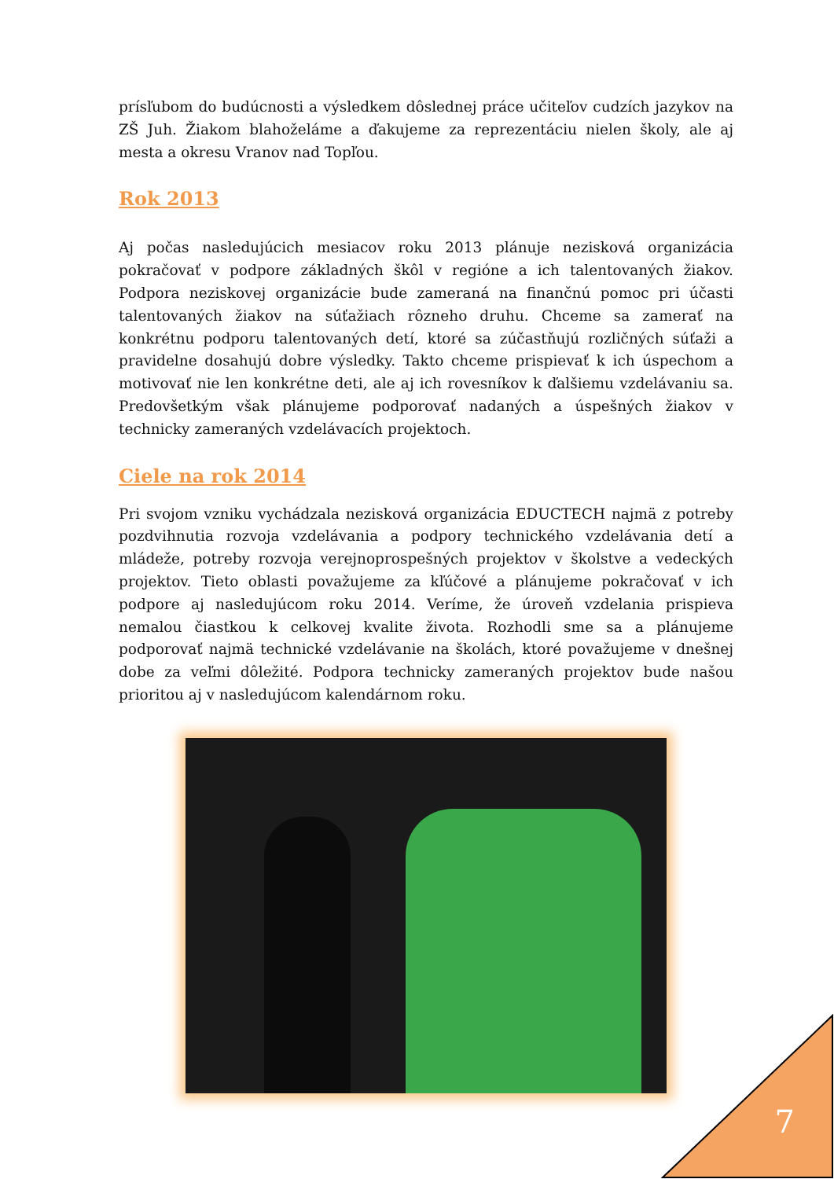prísľubom do budúcnosti a výsledkem dôslednej práce učiteľov cudzích jazykov na ZŠ Juh. Žiakom blahoželáme a ďakujeme za reprezentáciu nielen školy, ale aj mesta a okresu Vranov nad Topľou.
Rok 2013
Aj počas nasledujúcich mesiacov roku 2013 plánuje nezisková organizácia pokračovať v podpore základných škôl v regióne a ich talentovaných žiakov. Podpora neziskovej organizácie bude zameraná na finančnú pomoc pri účasti talentovaných žiakov na súťažiach rôzneho druhu. Chceme sa zamerať na konkrétnu podporu talentovaných detí, ktoré sa zúčastňujú rozličných súťaži a pravidelne dosahujú dobre výsledky. Takto chceme prispievať k ich úspechom a motivovať nie len konkrétne deti, ale aj ich rovesníkov k ďalšiemu vzdelávaniu sa. Predovšetkým však plánujeme podporovať nadaných a úspešných žiakov v technicky zameraných vzdelávacích projektoch.
Ciele na rok 2014
Pri svojom vzniku vychádzala nezisková organizácia EDUCTECH najmä z potreby pozdvihnutia rozvoja vzdelávania a podpory technického vzdelávania detí a mládeže, potreby rozvoja verejnoprospešných projektov v školstve a vedeckých projektov. Tieto oblasti považujeme za kľúčové a plánujeme pokračovať v ich podpore aj nasledujúcom roku 2014. Veríme, že úroveň vzdelania prispieva nemalou čiastkou k celkovej kvalite života. Rozhodli sme sa a plánujeme podporovať najmä technické vzdelávanie na školách, ktoré považujeme v dnešnej dobe za veľmi dôležité. Podpora technicky zameraných projektov bude našou prioritou aj v nasledujúcom kalendárnom roku.
7